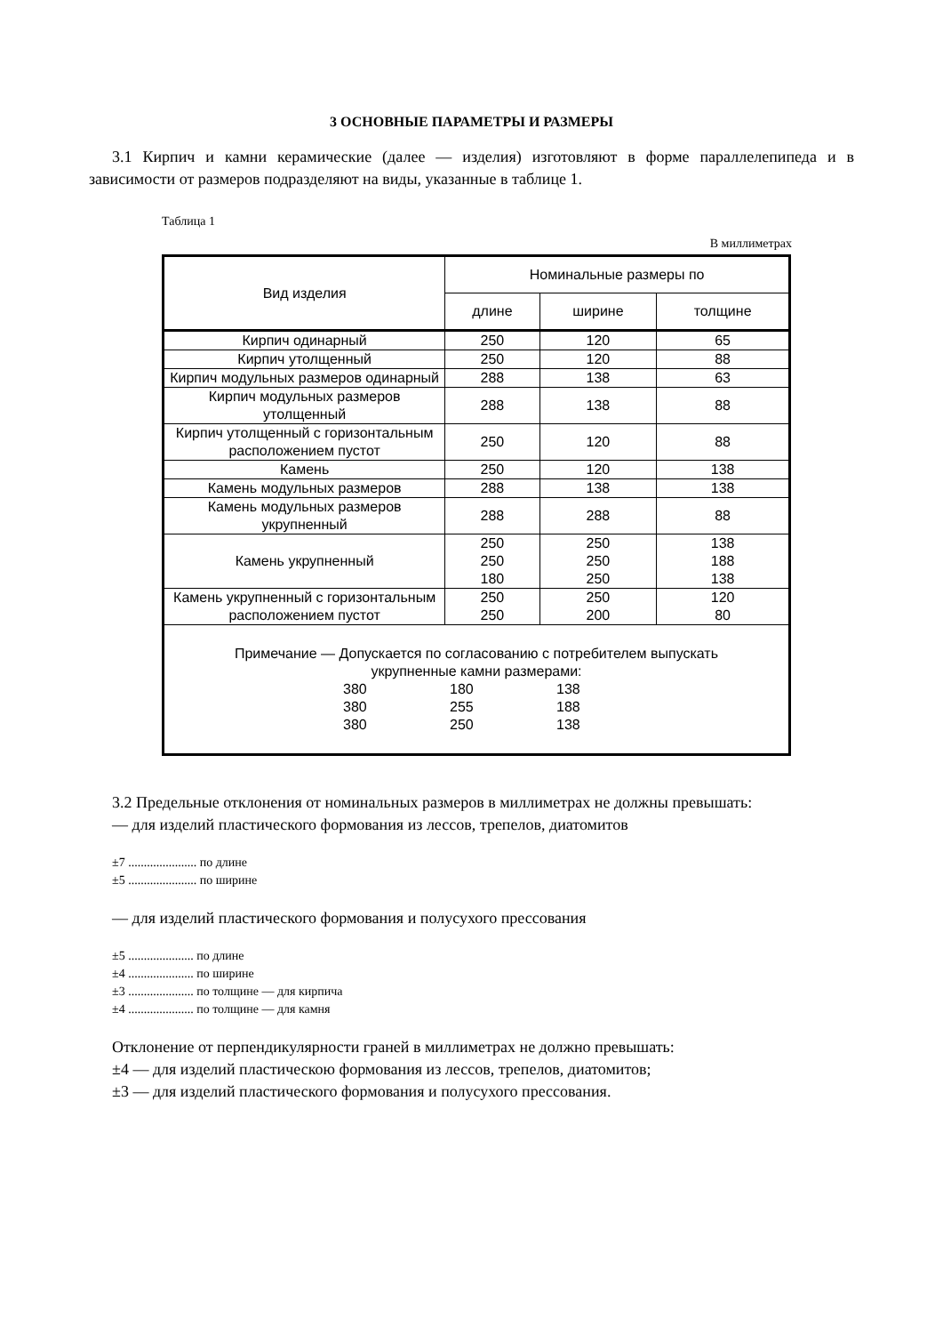3 ОСНОВНЫЕ ПАРАМЕТРЫ И РАЗМЕРЫ
3.1 Кирпич и камни керамические (далее — изделия) изготовляют в форме параллелепипеда и в зависимости от размеров подразделяют на виды, указанные в таблице 1.
Таблица 1
В миллиметрах
| Вид изделия | Номинальные размеры по | | |
| --- | --- | --- | --- |
| | длине | ширине | толщине |
| Кирпич одинарный | 250 | 120 | 65 |
| Кирпич утолщенный | 250 | 120 | 88 |
| Кирпич модульных размеров одинарный | 288 | 138 | 63 |
| Кирпич модульных размеров утолщенный | 288 | 138 | 88 |
| Кирпич утолщенный с горизонтальным расположением пустот | 250 | 120 | 88 |
| Камень | 250 | 120 | 138 |
| Камень модульных размеров | 288 | 138 | 138 |
| Камень модульных размеров укрупненный | 288 | 288 | 88 |
| Камень укрупненный | 250 250 180 | 250 250 250 | 138 188 138 |
| Камень укрупненный с горизонтальным расположением пустот | 250 250 | 250 200 | 120 80 |
| Примечание — Допускается по согласованию с потребителем выпускать укрупненные камни размерами: 380 180 138 380 255 188 380 250 138 | | | |
3.2 Предельные отклонения от номинальных размеров в миллиметрах не должны превышать:
— для изделий пластического формования из лессов, трепелов, диатомитов
±7 ...................... по длине
±5 ...................... по ширине
— для изделий пластического формования и полусухого прессования
±5 ..................... по длине
±4 ..................... по ширине
±3 ..................... по толщине — для кирпича
±4 ..................... по толщине — для камня
Отклонение от перпендикулярности граней в миллиметрах не должно превышать:
±4 — для изделий пластическою формования из лессов, трепелов, диатомитов;
±3 — для изделий пластического формования и полусухого прессования.